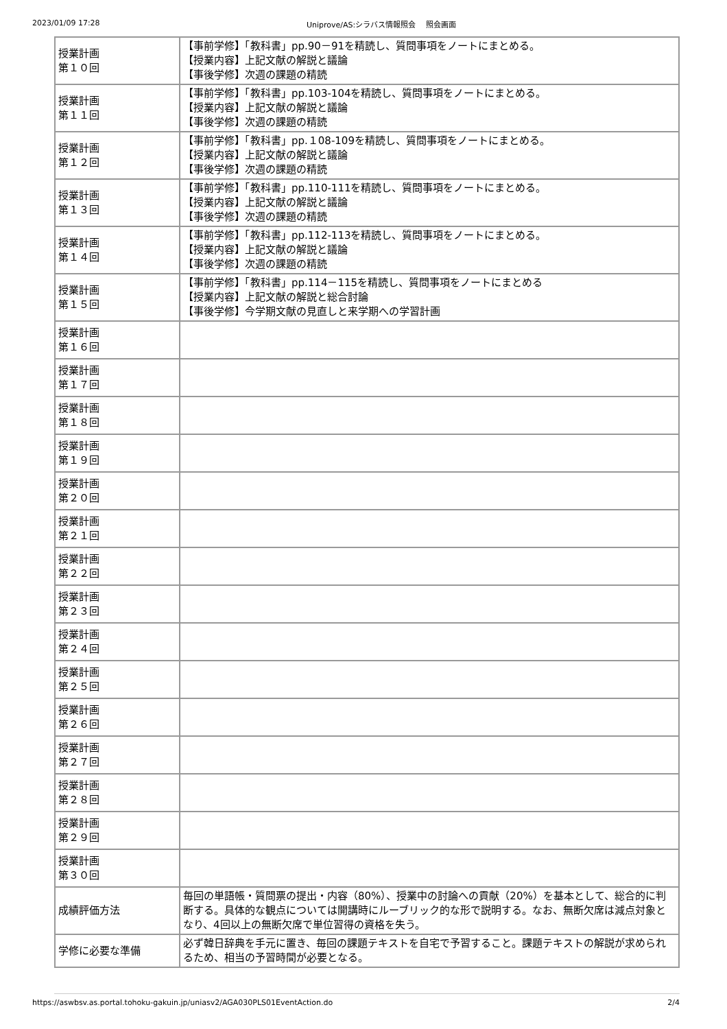2023/01/09 17:28 Uniprove/AS:シラバス情報照会　 照会画面
| 授業計画 第１０回 | 【事前学修】「教科書」pp.90－91を精読し、質問事項をノートにまとめる。 【授業内容】上記文献の解説と議論 【事後学修】次週の課題の精読 |
| 授業計画 第１１回 | 【事前学修】「教科書」pp.103-104を精読し、質問事項をノートにまとめる。 【授業内容】上記文献の解説と議論 【事後学修】次週の課題の精読 |
| 授業計画 第１２回 | 【事前学修】「教科書」pp.１08-109を精読し、質問事項をノートにまとめる。 【授業内容】上記文献の解説と議論 【事後学修】次週の課題の精読 |
| 授業計画 第１３回 | 【事前学修】「教科書」pp.110-111を精読し、質問事項をノートにまとめる。 【授業内容】上記文献の解説と議論 【事後学修】次週の課題の精読 |
| 授業計画 第１４回 | 【事前学修】「教科書」pp.112-113を精読し、質問事項をノートにまとめる。 【授業内容】上記文献の解説と議論 【事後学修】次週の課題の精読 |
| 授業計画 第１５回 | 【事前学修】「教科書」pp.114－115を精読し、質問事項をノートにまとめる 【授業内容】上記文献の解説と総合討論 【事後学修】今学期文献の見直しと来学期への学習計画 |
| 授業計画 第１６回 | |
| 授業計画 第１７回 | |
| 授業計画 第１８回 | |
| 授業計画 第１９回 | |
| 授業計画 第２０回 | |
| 授業計画 第２１回 | |
| 授業計画 第２２回 | |
| 授業計画 第２３回 | |
| 授業計画 第２４回 | |
| 授業計画 第２５回 | |
| 授業計画 第２６回 | |
| 授業計画 第２７回 | |
| 授業計画 第２８回 | |
| 授業計画 第２９回 | |
| 授業計画 第３０回 | |
| 成績評価方法 | 毎回の単語帳・質問票の提出・内容（80%）、授業中の討論への貢献（20%）を基本として、総合的に判断する。具体的な観点については開講時にルーブリック的な形で説明する。なお、無断欠席は減点対象となり、4回以上の無断欠席で単位習得の資格を失う。 |
| 学修に必要な準備 | 必ず韓日辞典を手元に置き、毎回の課題テキストを自宅で予習すること。課題テキストの解説が求められるため、相当の予習時間が必要となる。 |
https://aswbsv.as.portal.tohoku-gakuin.jp/uniasv2/AGA030PLS01EventAction.do 2/4